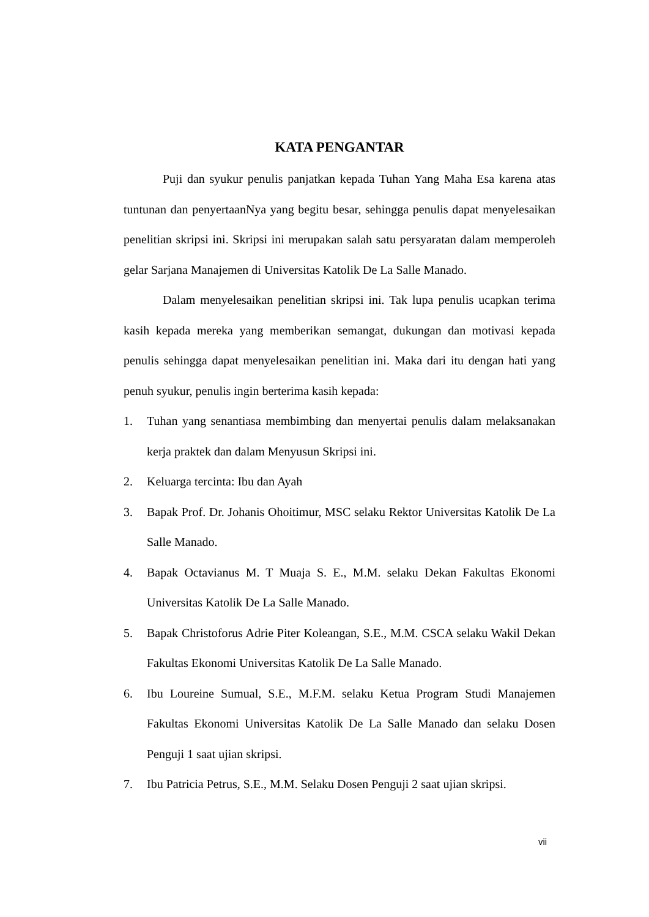KATA PENGANTAR
Puji dan syukur penulis panjatkan kepada Tuhan Yang Maha Esa karena atas tuntunan dan penyertaanNya yang begitu besar, sehingga penulis dapat menyelesaikan penelitian skripsi ini. Skripsi ini merupakan salah satu persyaratan dalam memperoleh gelar Sarjana Manajemen di Universitas Katolik De La Salle Manado.
Dalam menyelesaikan penelitian skripsi ini. Tak lupa penulis ucapkan terima kasih kepada mereka yang memberikan semangat, dukungan dan motivasi kepada penulis sehingga dapat menyelesaikan penelitian ini. Maka dari itu dengan hati yang penuh syukur, penulis ingin berterima kasih kepada:
1. Tuhan yang senantiasa membimbing dan menyertai penulis dalam melaksanakan kerja praktek dan dalam Menyusun Skripsi ini.
2. Keluarga tercinta: Ibu dan Ayah
3. Bapak Prof. Dr. Johanis Ohoitimur, MSC selaku Rektor Universitas Katolik De La Salle Manado.
4. Bapak Octavianus M. T Muaja S. E., M.M. selaku Dekan Fakultas Ekonomi Universitas Katolik De La Salle Manado.
5. Bapak Christoforus Adrie Piter Koleangan, S.E., M.M. CSCA selaku Wakil Dekan Fakultas Ekonomi Universitas Katolik De La Salle Manado.
6. Ibu Loureine Sumual, S.E., M.F.M. selaku Ketua Program Studi Manajemen Fakultas Ekonomi Universitas Katolik De La Salle Manado dan selaku Dosen Penguji 1 saat ujian skripsi.
7. Ibu Patricia Petrus, S.E., M.M. Selaku Dosen Penguji 2 saat ujian skripsi.
vii